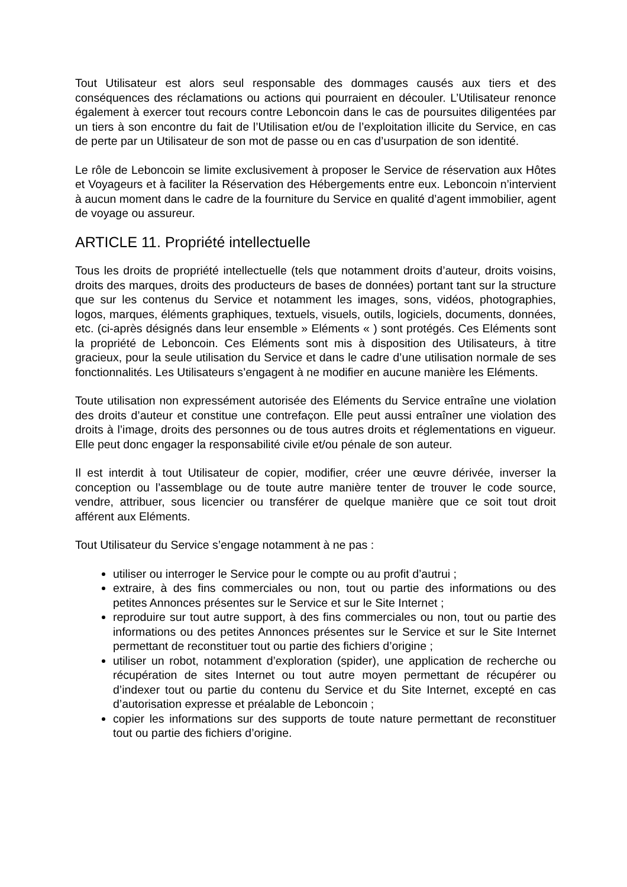Tout Utilisateur est alors seul responsable des dommages causés aux tiers et des conséquences des réclamations ou actions qui pourraient en découler. L’Utilisateur renonce également à exercer tout recours contre Leboncoin dans le cas de poursuites diligentées par un tiers à son encontre du fait de l’Utilisation et/ou de l’exploitation illicite du Service, en cas de perte par un Utilisateur de son mot de passe ou en cas d’usurpation de son identité.
Le rôle de Leboncoin se limite exclusivement à proposer le Service de réservation aux Hôtes et Voyageurs et à faciliter la Réservation des Hébergements entre eux. Leboncoin n’intervient à aucun moment dans le cadre de la fourniture du Service en qualité d’agent immobilier, agent de voyage ou assureur.
ARTICLE 11. Propriété intellectuelle
Tous les droits de propriété intellectuelle (tels que notamment droits d’auteur, droits voisins, droits des marques, droits des producteurs de bases de données) portant tant sur la structure que sur les contenus du Service et notamment les images, sons, vidéos, photographies, logos, marques, éléments graphiques, textuels, visuels, outils, logiciels, documents, données, etc. (ci-après désignés dans leur ensemble » Eléments « ) sont protégés. Ces Eléments sont la propriété de Leboncoin. Ces Eléments sont mis à disposition des Utilisateurs, à titre gracieux, pour la seule utilisation du Service et dans le cadre d’une utilisation normale de ses fonctionnalités. Les Utilisateurs s’engagent à ne modifier en aucune manière les Eléments.
Toute utilisation non expressément autorisée des Eléments du Service entraîne une violation des droits d’auteur et constitue une contrefaçon. Elle peut aussi entraîner une violation des droits à l’image, droits des personnes ou de tous autres droits et réglementations en vigueur. Elle peut donc engager la responsabilité civile et/ou pénale de son auteur.
Il est interdit à tout Utilisateur de copier, modifier, créer une œuvre dérivée, inverser la conception ou l’assemblage ou de toute autre manière tenter de trouver le code source, vendre, attribuer, sous licencier ou transférer de quelque manière que ce soit tout droit afférent aux Eléments.
Tout Utilisateur du Service s’engage notamment à ne pas :
utiliser ou interroger le Service pour le compte ou au profit d’autrui ;
extraire, à des fins commerciales ou non, tout ou partie des informations ou des petites Annonces présentes sur le Service et sur le Site Internet ;
reproduire sur tout autre support, à des fins commerciales ou non, tout ou partie des informations ou des petites Annonces présentes sur le Service et sur le Site Internet permettant de reconstituer tout ou partie des fichiers d’origine ;
utiliser un robot, notamment d’exploration (spider), une application de recherche ou récupération de sites Internet ou tout autre moyen permettant de récupérer ou d’indexer tout ou partie du contenu du Service et du Site Internet, excepté en cas d’autorisation expresse et préalable de Leboncoin ;
copier les informations sur des supports de toute nature permettant de reconstituer tout ou partie des fichiers d’origine.